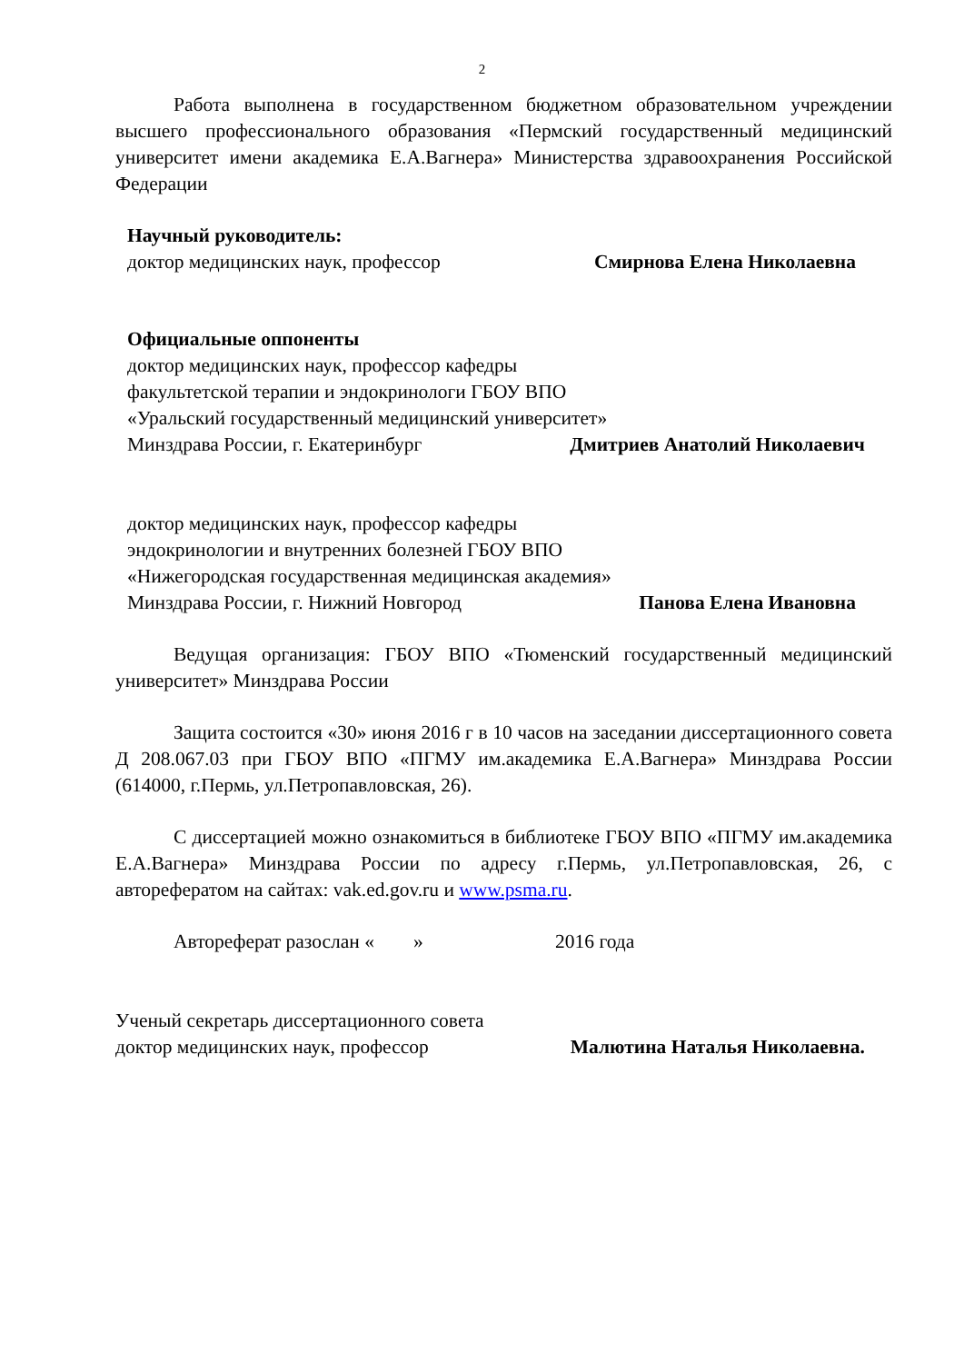2
Работа выполнена в государственном бюджетном образовательном учреждении высшего профессионального образования «Пермский государственный медицинский университет имени академика Е.А.Вагнера» Министерства здравоохранения Российской Федерации
Научный руководитель:
доктор медицинских наук, профессор Смирнова Елена Николаевна
Официальные оппоненты
доктор медицинских наук, профессор кафедры
факультетской терапии и эндокринологи ГБОУ ВПО
«Уральский государственный медицинский университет»
Минздрава России, г. Екатеринбург Дмитриев Анатолий Николаевич
доктор медицинских наук, профессор кафедры
эндокринологии и внутренних болезней ГБОУ ВПО
«Нижегородская государственная медицинская академия»
Минздрава России, г. Нижний Новгород Панова Елена Ивановна
Ведущая организация: ГБОУ ВПО «Тюменский государственный медицинский университет» Минздрава России
Защита состоится «30» июня 2016 г в 10 часов на заседании диссертационного совета Д 208.067.03 при ГБОУ ВПО «ПГМУ им.академика Е.А.Вагнера» Минздрава России (614000, г.Пермь, ул.Петропавловская, 26).
С диссертацией можно ознакомиться в библиотеке ГБОУ ВПО «ПГМУ им.академика Е.А.Вагнера» Минздрава России по адресу г.Пермь, ул.Петропавловская, 26, с авторефератом на сайтах: vak.ed.gov.ru и www.psma.ru.
Автореферат разослан « » 2016 года
Ученый секретарь диссертационного совета
доктор медицинских наук, профессор Малютина Наталья Николаевна.